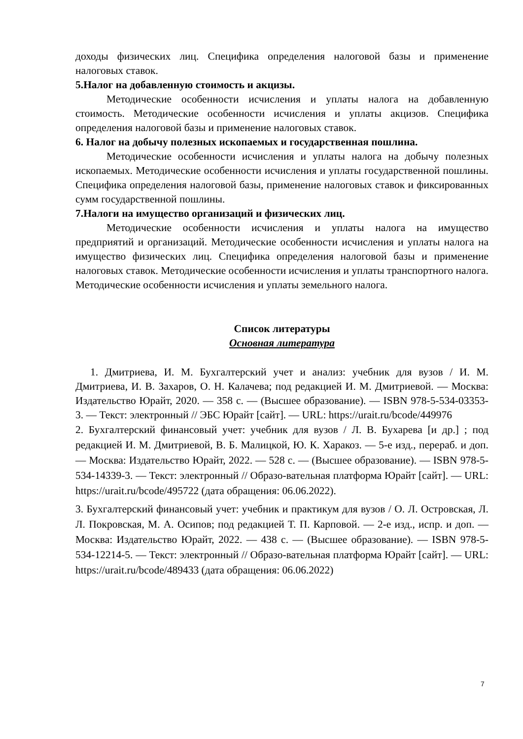доходы физических лиц. Специфика определения налоговой базы и применение налоговых ставок.
5.Налог на добавленную стоимость и акцизы.
Методические особенности исчисления и уплаты налога на добавленную стоимость. Методические особенности исчисления и уплаты акцизов. Специфика определения налоговой базы и применение налоговых ставок.
6. Налог на добычу полезных ископаемых и государственная пошлина.
Методические особенности исчисления и уплаты налога на добычу полезных ископаемых. Методические особенности исчисления и уплаты государственной пошлины. Специфика определения налоговой базы, применение налоговых ставок и фиксированных сумм государственной пошлины.
7.Налоги на имущество организаций и физических лиц.
Методические особенности исчисления и уплаты налога на имущество предприятий и организаций. Методические особенности исчисления и уплаты налога на имущество физических лиц. Специфика определения налоговой базы и применение налоговых ставок. Методические особенности исчисления и уплаты транспортного налога. Методические особенности исчисления и уплаты земельного налога.
Список литературы
Основная литература
1. Дмитриева, И. М. Бухгалтерский учет и анализ: учебник для вузов / И. М. Дмитриева, И. В. Захаров, О. Н. Калачева; под редакцией И. М. Дмитриевой. — Москва: Издательство Юрайт, 2020. — 358 с. — (Высшее образование). — ISBN 978-5-534-03353-3. — Текст: электронный // ЭБС Юрайт [сайт]. — URL: https://urait.ru/bcode/449976
2. Бухгалтерский финансовый учет: учебник для вузов / Л. В. Бухарева [и др.] ; под редакцией И. М. Дмитриевой, В. Б. Малицкой, Ю. К. Харакоз. — 5-е изд., перераб. и доп. — Москва: Издательство Юрайт, 2022. — 528 с. — (Высшее образование). — ISBN 978-5-534-14339-3. — Текст: электронный // Образо-вательная платформа Юрайт [сайт]. — URL: https://urait.ru/bcode/495722 (дата обращения: 06.06.2022).
3. Бухгалтерский финансовый учет: учебник и практикум для вузов / О. Л. Островская, Л. Л. Покровская, М. А. Осипов; под редакцией Т. П. Карповой. — 2-е изд., испр. и доп. — Москва: Издательство Юрайт, 2022. — 438 с. — (Высшее образование). — ISBN 978-5-534-12214-5. — Текст: электронный // Образо-вательная платформа Юрайт [сайт]. — URL: https://urait.ru/bcode/489433 (дата обращения: 06.06.2022)
7